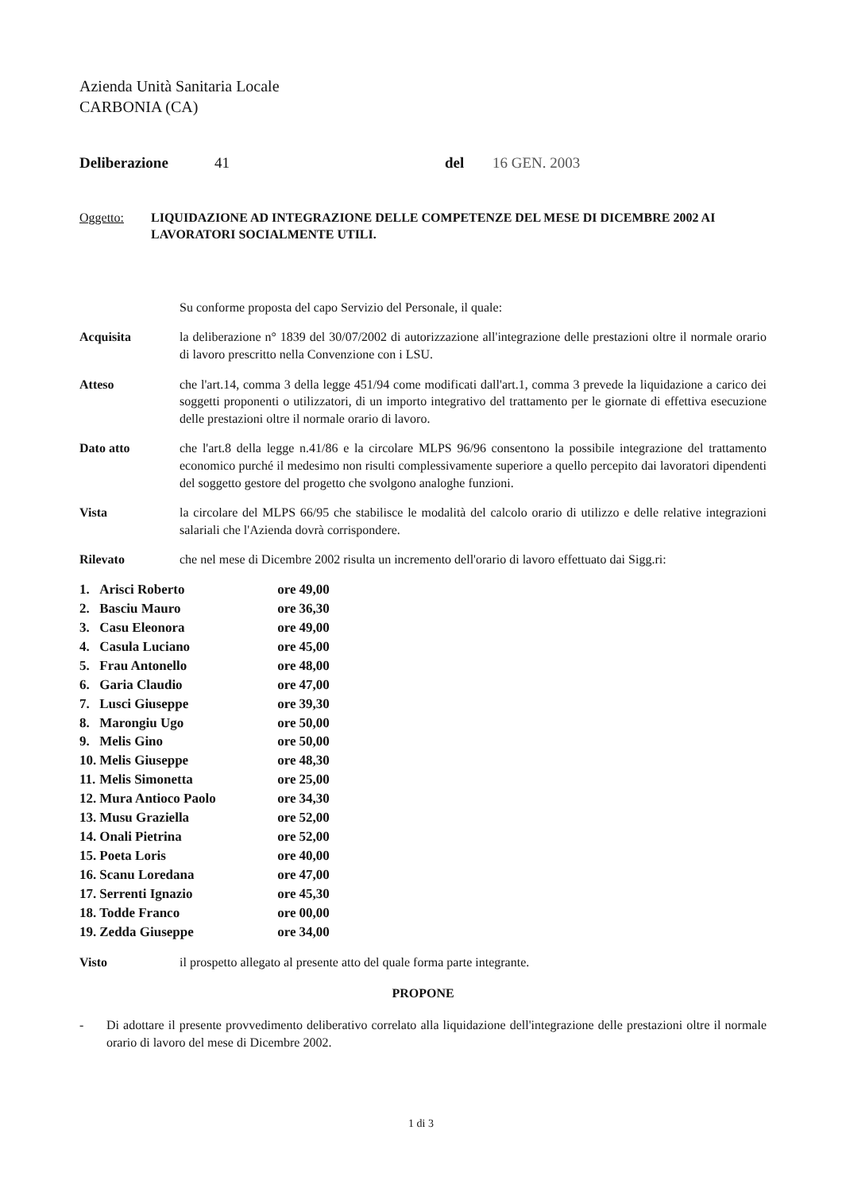Azienda Unità Sanitaria Locale
CARBONIA (CA)
Deliberazione 41 del 16 GEN. 2003
Oggetto: LIQUIDAZIONE AD INTEGRAZIONE DELLE COMPETENZE DEL MESE DI DICEMBRE 2002 AI LAVORATORI SOCIALMENTE UTILI.
Su conforme proposta del capo Servizio del Personale, il quale:
Acquisita la deliberazione n° 1839 del 30/07/2002 di autorizzazione all'integrazione delle prestazioni oltre il normale orario di lavoro prescritto nella Convenzione con i LSU.
Atteso che l'art.14, comma 3 della legge 451/94 come modificati dall'art.1, comma 3 prevede la liquidazione a carico dei soggetti proponenti o utilizzatori, di un importo integrativo del trattamento per le giornate di effettiva esecuzione delle prestazioni oltre il normale orario di lavoro.
Dato atto che l'art.8 della legge n.41/86 e la circolare MLPS 96/96 consentono la possibile integrazione del trattamento economico purché il medesimo non risulti complessivamente superiore a quello percepito dai lavoratori dipendenti del soggetto gestore del progetto che svolgono analoghe funzioni.
Vista la circolare del MLPS 66/95 che stabilisce le modalità del calcolo orario di utilizzo e delle relative integrazioni salariali che l'Azienda dovrà corrispondere.
Rilevato che nel mese di Dicembre 2002 risulta un incremento dell'orario di lavoro effettuato dai Sigg.ri:
| 1. | Arisci Roberto | ore | 49,00 |
| 2. | Basciu Mauro | ore | 36,30 |
| 3. | Casu Eleonora | ore | 49,00 |
| 4. | Casula Luciano | ore | 45,00 |
| 5. | Frau Antonello | ore | 48,00 |
| 6. | Garia Claudio | ore | 47,00 |
| 7. | Lusci Giuseppe | ore | 39,30 |
| 8. | Marongiu Ugo | ore | 50,00 |
| 9. | Melis Gino | ore | 50,00 |
| 10. | Melis Giuseppe | ore | 48,30 |
| 11. | Melis Simonetta | ore | 25,00 |
| 12. | Mura Antioco Paolo | ore | 34,30 |
| 13. | Musu Graziella | ore | 52,00 |
| 14. | Onali Pietrina | ore | 52,00 |
| 15. | Poeta Loris | ore | 40,00 |
| 16. | Scanu Loredana | ore | 47,00 |
| 17. | Serrenti Ignazio | ore | 45,30 |
| 18. | Todde Franco | ore | 00,00 |
| 19. | Zedda Giuseppe | ore | 34,00 |
Visto il prospetto allegato al presente atto del quale forma parte integrante.
PROPONE
- Di adottare il presente provvedimento deliberativo correlato alla liquidazione dell'integrazione delle prestazioni oltre il normale orario di lavoro del mese di Dicembre 2002.
1 di 3